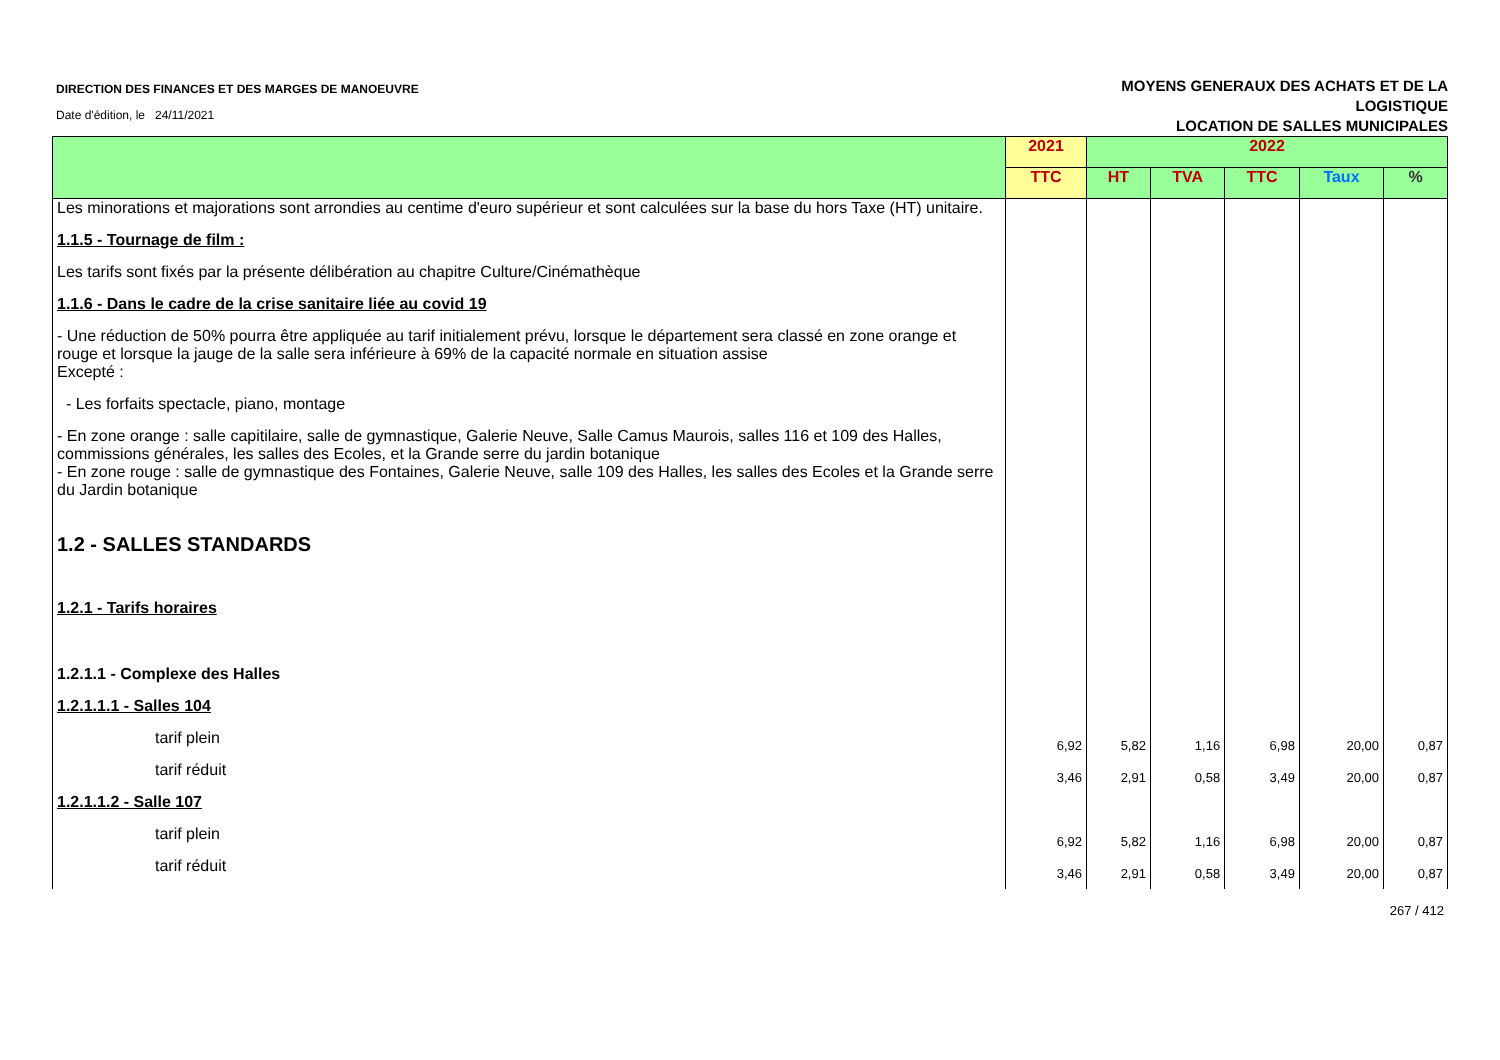DIRECTION DES FINANCES ET DES MARGES DE MANOEUVRE
Date d'édition, le 24/11/2021
MOYENS GENERAUX DES ACHATS ET DE LA
LOGISTIQUE
LOCATION DE SALLES MUNICIPALES
| | 2021 | 2022 | | | | |
| --- | --- | --- | --- | --- | --- | --- |
| | TTC | HT | TVA | TTC | Taux | % |
| Les minorations et majorations sont arrondies au centime d'euro supérieur et sont calculées sur la base du hors Taxe (HT) unitaire. | | | | | | |
| 1.1.5 - Tournage de film : | | | | | | |
| Les tarifs sont fixés par la présente délibération au chapitre Culture/Cinémathèque | | | | | | |
| 1.1.6 - Dans le cadre de la crise sanitaire liée au covid 19 | | | | | | |
| - Une réduction de 50% pourra être appliquée au tarif initialement prévu, lorsque le département sera classé en zone orange et rouge et lorsque la jauge de la salle sera inférieure à 69% de la capacité normale en situation assise | | | | | | |
| Excepté : | | | | | | |
| - Les forfaits spectacle, piano, montage | | | | | | |
| - En zone orange : salle capitilaire, salle de gymnastique, Galerie Neuve, Salle Camus Maurois, salles 116 et 109 des Halles, commissions générales, les salles des Ecoles, et la Grande serre du jardin botanique | | | | | | |
| - En zone rouge : salle de gymnastique des Fontaines, Galerie Neuve, salle 109 des Halles, les salles des Ecoles et la Grande serre du Jardin botanique | | | | | | |
| 1.2 - SALLES STANDARDS | | | | | | |
| 1.2.1 - Tarifs horaires | | | | | | |
| 1.2.1.1 - Complexe des Halles | | | | | | |
| 1.2.1.1.1 - Salles 104 | | | | | | |
| tarif plein | 6,92 | 5,82 | 1,16 | 6,98 | 20,00 | 0,87 |
| tarif réduit | 3,46 | 2,91 | 0,58 | 3,49 | 20,00 | 0,87 |
| 1.2.1.1.2 - Salle 107 | | | | | | |
| tarif plein | 6,92 | 5,82 | 1,16 | 6,98 | 20,00 | 0,87 |
| tarif réduit | 3,46 | 2,91 | 0,58 | 3,49 | 20,00 | 0,87 |
267 / 412